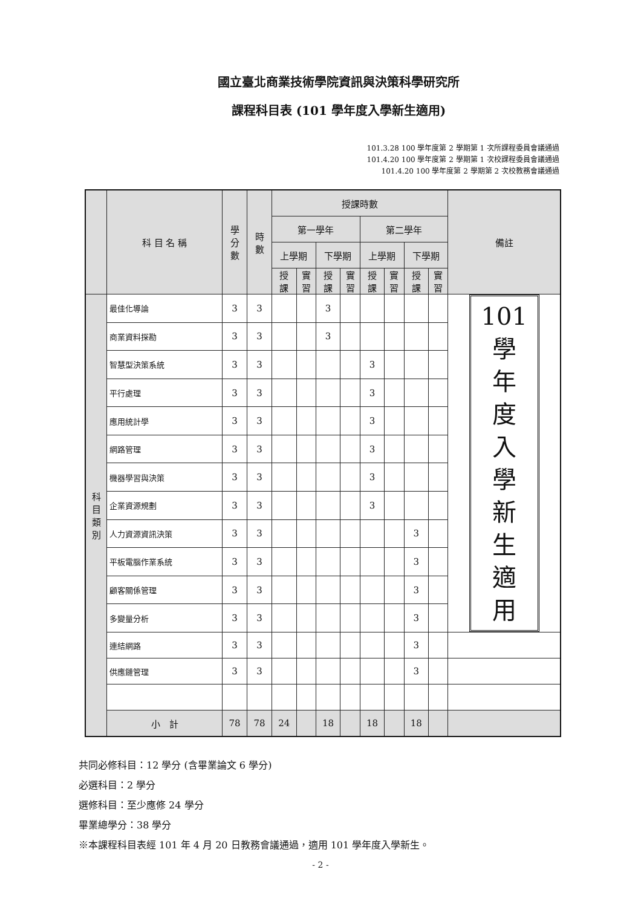國立臺北商業技術學院資訊與決策科學研究所
課程科目表 (101 學年度入學新生適用)
101.3.28 100 學年度第 2 學期第 1 次所課程委員會議通過
101.4.20 100 學年度第 2 學期第 1 次校課程委員會議通過
101.4.20 100 學年度第 2 學期第 2 次校教務會議通過
| | 科 目 名 稱 | 學 分 數 | 時 數 | 授課時數 | | | | | | | | 備註 |
| --- | --- | --- | --- | --- | --- | --- | --- | --- | --- | --- | --- | --- |
| | | | | 第一學年 | | | | 第二學年 | | | | |
| | | | | 上學期 | | 下學期 | | 上學期 | | 下學期 | | |
| | | | | 授 課 | 實 習 | 授 課 | 實 習 | 授 課 | 實 習 | 授 課 | 實 習 | |
| 科 目 類 別 | 最佳化導論 | 3 | 3 | | | 3 | | | | | | 101 學 年 度 入 學 新 生 適 用 |
| | 商業資料探勘 | 3 | 3 | | | 3 | | | | | | |
| | 智慧型決策系統 | 3 | 3 | | | | | 3 | | | | |
| | 平行處理 | 3 | 3 | | | | | 3 | | | | |
| | 應用統計學 | 3 | 3 | | | | | 3 | | | | |
| | 網路管理 | 3 | 3 | | | | | 3 | | | | |
| | 機器學習與決策 | 3 | 3 | | | | | 3 | | | | |
| | 企業資源規劃 | 3 | 3 | | | | | 3 | | | | |
| | 人力資源資訊決策 | 3 | 3 | | | | | | | 3 | | |
| | 平板電腦作業系統 | 3 | 3 | | | | | | | 3 | | |
| | 顧客關係管理 | 3 | 3 | | | | | | | 3 | | |
| | 多變量分析 | 3 | 3 | | | | | | | 3 | | |
| | 連結網路 | 3 | 3 | | | | | | | 3 | | |
| | 供應鏈管理 | 3 | 3 | | | | | | | 3 | | |
| | 小 計 | 78 | 78 | 24 | | 18 | | 18 | | 18 | | |
共同必修科目：12 學分 (含畢業論文 6 學分)
必選科目：2 學分
選修科目：至少應修 24 學分
畢業總學分：38 學分
※本課程科目表經 101 年 4 月 20 日教務會議通過，適用 101 學年度入學新生。
- 2 -